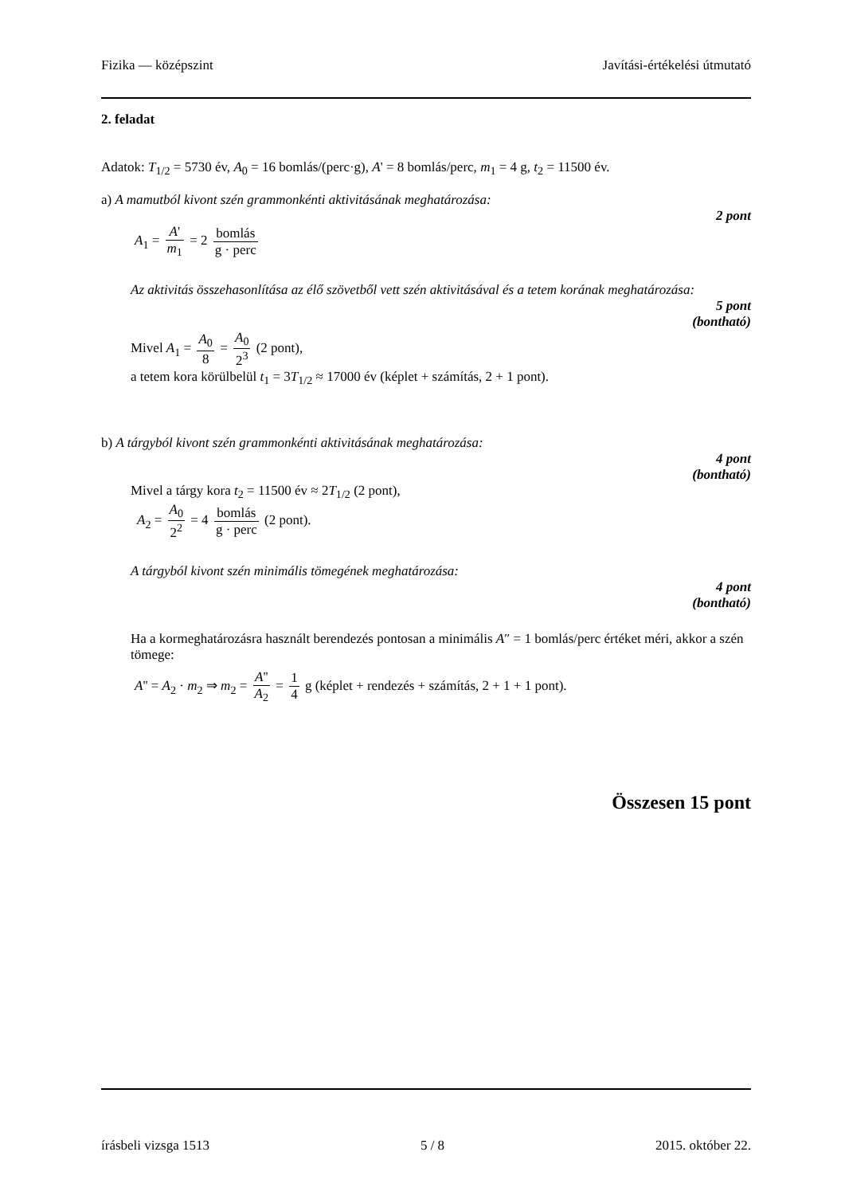Fizika — középszint Javítási-értékelési útmutató
2. feladat
Adatok: T<sub>1/2</sub> = 5730 év, A<sub>0</sub> = 16 bomlás/(perc·g), A' = 8 bomlás/perc, m<sub>1</sub> = 4 g, t<sub>2</sub> = 11500 év.
a) A mamutból kivont szén grammonkénti aktivitásának meghatározása:
2 pont
A<sub>1</sub> = A' m<sub>1</sub> = 2 bomlás g · perc
Az aktivitás összehasonlítása az élő szövetből vett szén aktivitásával és a tetem korának meghatározása:
5 pont
(bontható)
Mivel A<sub>1</sub> = A<sub>0</sub> 8 = A<sub>0</sub> 2<sup>3</sup> (2 pont),
a tetem kora körülbelül t<sub>1</sub> = 3T<sub>1/2</sub> ≈ 17000 év (képlet + számítás, 2 + 1 pont).
b) A tárgyból kivont szén grammonkénti aktivitásának meghatározása:
4 pont
(bontható)
Mivel a tárgy kora t<sub>2</sub> = 11500 év ≈ 2T<sub>1/2</sub> (2 pont),
A<sub>2</sub> = A<sub>0</sub> 2<sup>2</sup> = 4 bomlás g · perc (2 pont).
A tárgyból kivont szén minimális tömegének meghatározása:
4 pont
(bontható)
Ha a kormeghatározásra használt berendezés pontosan a minimális A″ = 1 bomlás/perc értéket méri, akkor a szén tömege:
A'' = A<sub>2</sub> · m<sub>2</sub> ⇒ m<sub>2</sub> = A'' A<sub>2</sub> = 1 4 g (képlet + rendezés + számítás, 2 + 1 + 1 pont).
Összesen 15 pont
írásbeli vizsga 1513 5 / 8 2015. október 22.